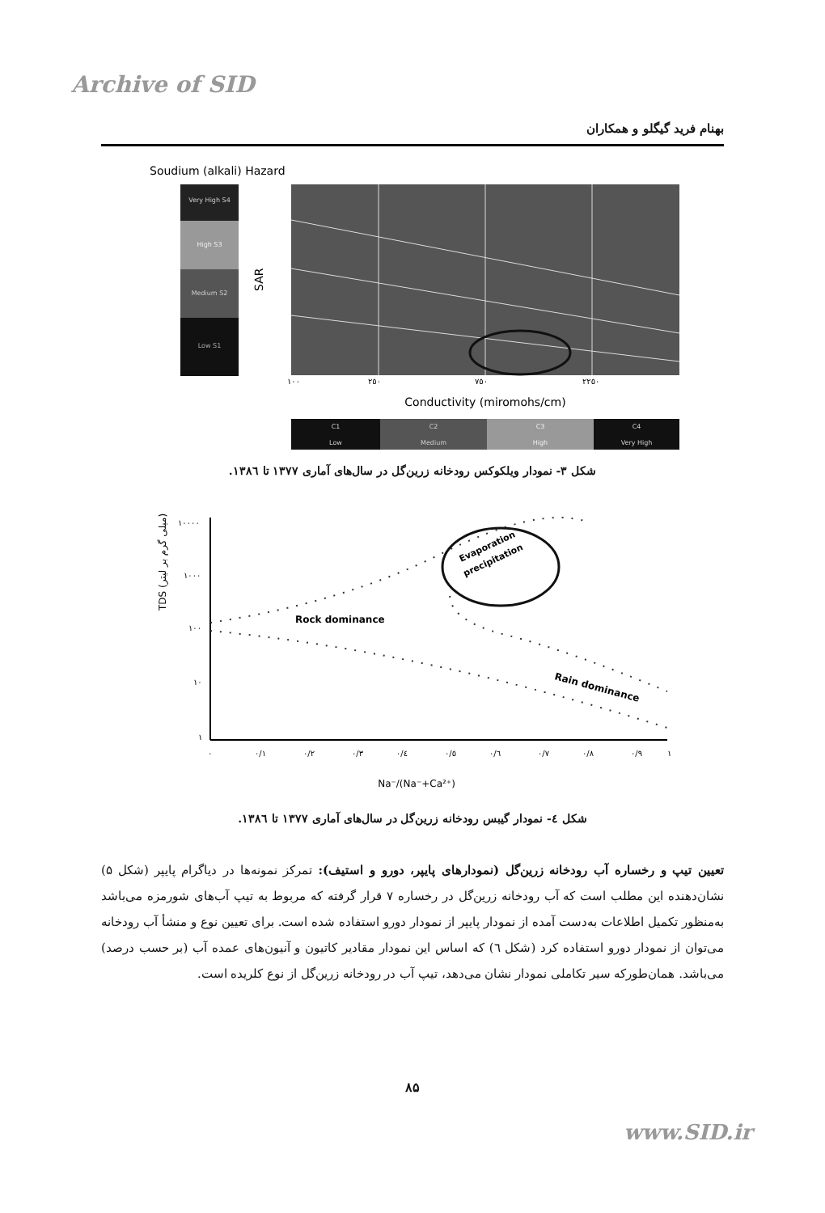Archive of SID
بهنام فرید گیگلو و همکاران
Soudium (alkali) Hazard
Very High S4
High S3
Medium S2
Low S1
SAR
١٠٠
٢٥٠
٧٥٠
٢٢٥٠
Conductivity (miromohs/cm)
C1
Low
C2
Medium
C3
High
C4
Very High
شکل ۳- نمودار ویلکوکس رودخانه زرین‌گل در سال‌های آماری ۱۳۷۷ تا ۱۳۸٦.
TDS (میلی گرم بر لیتر)
١٠٠٠٠
١٠٠٠
١٠٠
١٠
١
Evaporation
precipitation
Rock dominance
Rain dominance
٠
٠/١
٠/٢
٠/٣
٠/٤
٠/٥
٠/٦
٠/٧
٠/٨
٠/٩
١
Na⁻/(Na⁻+Ca²⁺)
شکل ٤- نمودار گیبس رودخانه زرین‌گل در سال‌های آماری ۱۳۷۷ تا ۱۳۸٦.
تعیین تیپ و رخساره آب رودخانه زرین‌گل (نمودارهای پایپر، دورو و استیف): تمرکز نمونه‌ها در دیاگرام پایپر (شکل ۵) نشان‌دهنده این مطلب است که آب رودخانه زرین‌گل در رخساره ۷ قرار گرفته که مربوط به تیپ آب‌های شورمزه می‌باشد به‌منظور تکمیل اطلاعات به‌دست آمده از نمودار پایپر از نمودار دورو استفاده شده است. برای تعیین نوع و منشأ آب رودخانه می‌توان از نمودار دورو استفاده کرد (شکل ٦) که اساس این نمودار مقادیر کاتیون و آنیون‌های عمده آب (بر حسب درصد) می‌باشد. همان‌طورکه سیر تکاملی نمودار نشان می‌دهد، تیپ آب در رودخانه زرین‌گل از نوع کلریده است.
۸۵
www.SID.ir